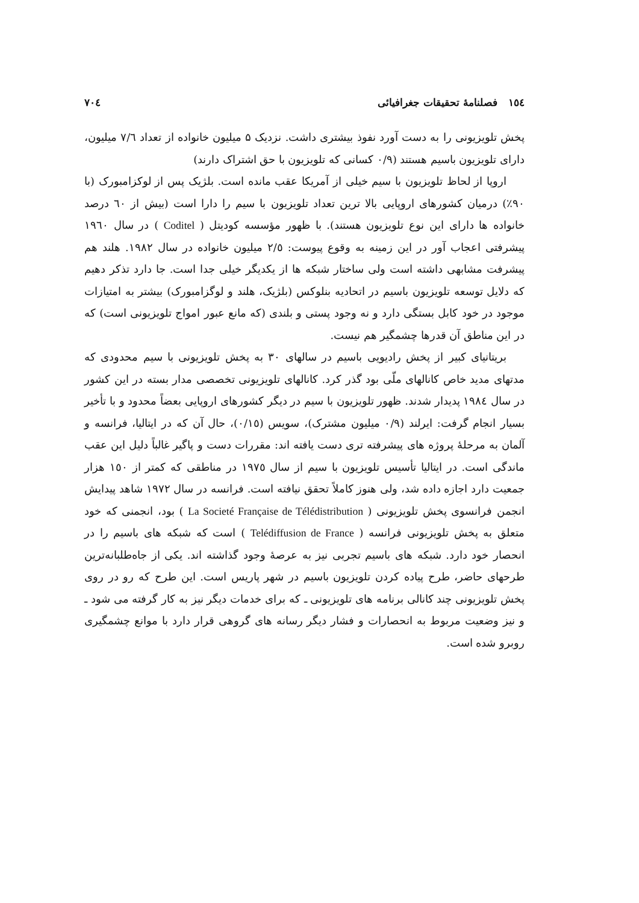١٥٤ فصلنامهٔ تحقیقات جغرافیائی ٧٠٤
پخش تلویزیونی را به دست آورد نفوذ بیشتری داشت. نزدیک ۵ میلیون خانواده از تعداد ٧/٦ میلیون، دارای تلویزیون باسیم هستند (٠/٩ کسانی که تلویزیون با حق اشتراک دارند)
اروپا از لحاظ تلویزیون با سیم خیلی از آمریکا عقب مانده است. بلژیک پس از لوکزامبورک (با ٩٠٪) درمیان کشورهای اروپایی بالا ترین تعداد تلویزیون با سیم را دارا است (بیش از ٦٠ درصد خانواده ها دارای این نوع تلویزیون هستند). با ظهور مؤسسه کودیتل ( Coditel ) در سال ١٩٦٠ پیشرفتی اعجاب آور در این زمینه به وقوع پیوست: ٢/٥ میلیون خانواده در سال ١٩٨٢. هلند هم پیشرفت مشابهی داشته است ولی ساختار شبکه ها از یکدیگر خیلی جدا است. جا دارد تذکر دهیم که دلایل توسعه تلویزیون باسیم در اتحادیه بنلوکس (بلژیک، هلند و لوگزامبورک) بیشتر به امتیازات موجود در خود کابل بستگی دارد و نه وجود پستی و بلندی (که مانع عبور امواج تلویزیونی است) که در این مناطق آن قدرها چشمگیر هم نیست.
بریتانیای کبیر از پخش رادیویی باسیم در سالهای ٣٠ به پخش تلویزیونی با سیم محدودی که مدتهای مدید خاص کانالهای ملّی بود گذر کرد. کانالهای تلویزیونی تخصصی مدار بسته در این کشور در سال ١٩٨٤ پدیدار شدند. ظهور تلویزیون با سیم در دیگر کشورهای اروپایی بعضاً محدود و با تأخیر بسیار انجام گرفت: ایرلند (٠/٩ میلیون مشترک)، سویس (٠/١٥)، حال آن که در ایتالیا، فرانسه و آلمان به مرحلهٔ پروژه های پیشرفته تری دست یافته اند: مقررات دست و پاگیر غالباً دلیل این عقب ماندگی است. در ایتالیا تأسیس تلویزیون با سیم از سال ١٩٧٥ در مناطقی که کمتر از ١٥٠ هزار جمعیت دارد اجازه داده شد، ولی هنوز کاملاً تحقق نیافته است. فرانسه در سال ١٩٧٢ شاهد پیدایش انجمن فرانسوی پخش تلویزیونی ( La Societé Française de Télédistribution ) بود، انجمنی که خود متعلق به پخش تلویزیونی فرانسه ( Telédiffusion de France ) است که شبکه های باسیم را در انحصار خود دارد. شبکه های باسیم تجربی نیز به عرصهٔ وجود گذاشته اند. یکی از جاه‌طلبانه‌ترین طرحهای حاضر، طرح پیاده کردن تلویزیون باسیم در شهر پاریس است. این طرح که رو در روی پخش تلویزیونی چند کانالی برنامه های تلویزیونی ـ که برای خدمات دیگر نیز به کار گرفته می شود ـ و نیز وضعیت مربوط به انحصارات و فشار دیگر رسانه های گروهی قرار دارد با موانع چشمگیری روبرو شده است.